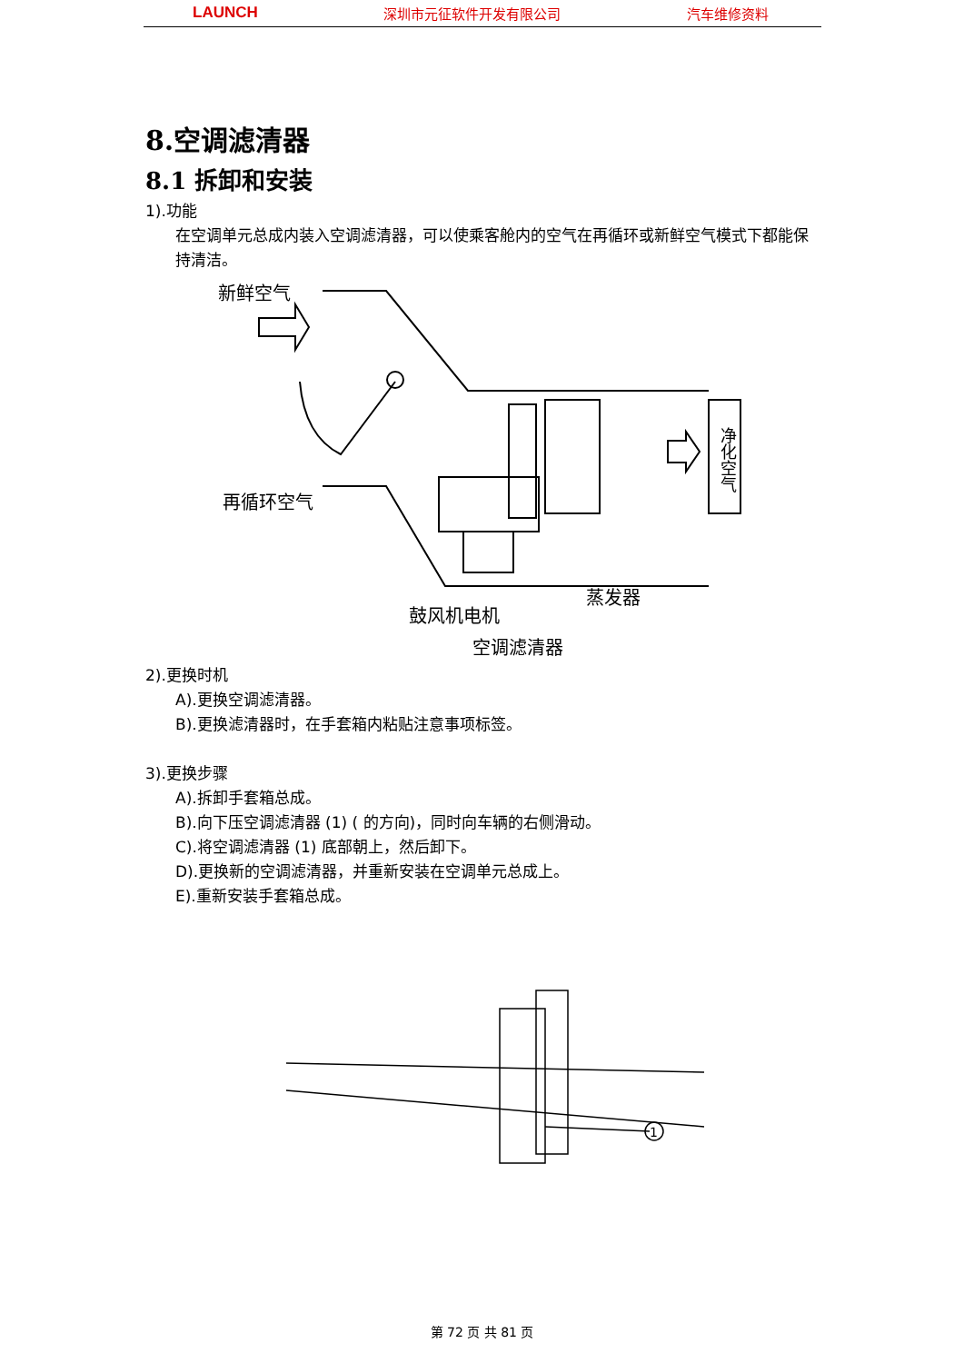LAUNCH 深圳市元征软件开发有限公司 汽车维修资料
8.空调滤清器
8.1 拆卸和安装
1).功能
在空调单元总成内装入空调滤清器，可以使乘客舱内的空气在再循环或新鲜空气模式下都能保持清洁。
新鲜空气
再循环空气
鼓风机电机
蒸发器
空调滤清器
净化空气
2).更换时机
A).更换空调滤清器。
B).更换滤清器时，在手套箱内粘贴注意事项标签。
3).更换步骤
A).拆卸手套箱总成。
B).向下压空调滤清器 (1) ( 的方向)，同时向车辆的右侧滑动。
C).将空调滤清器 (1) 底部朝上，然后卸下。
D).更换新的空调滤清器，并重新安装在空调单元总成上。
E).重新安装手套箱总成。
1
第 72 页 共 81 页